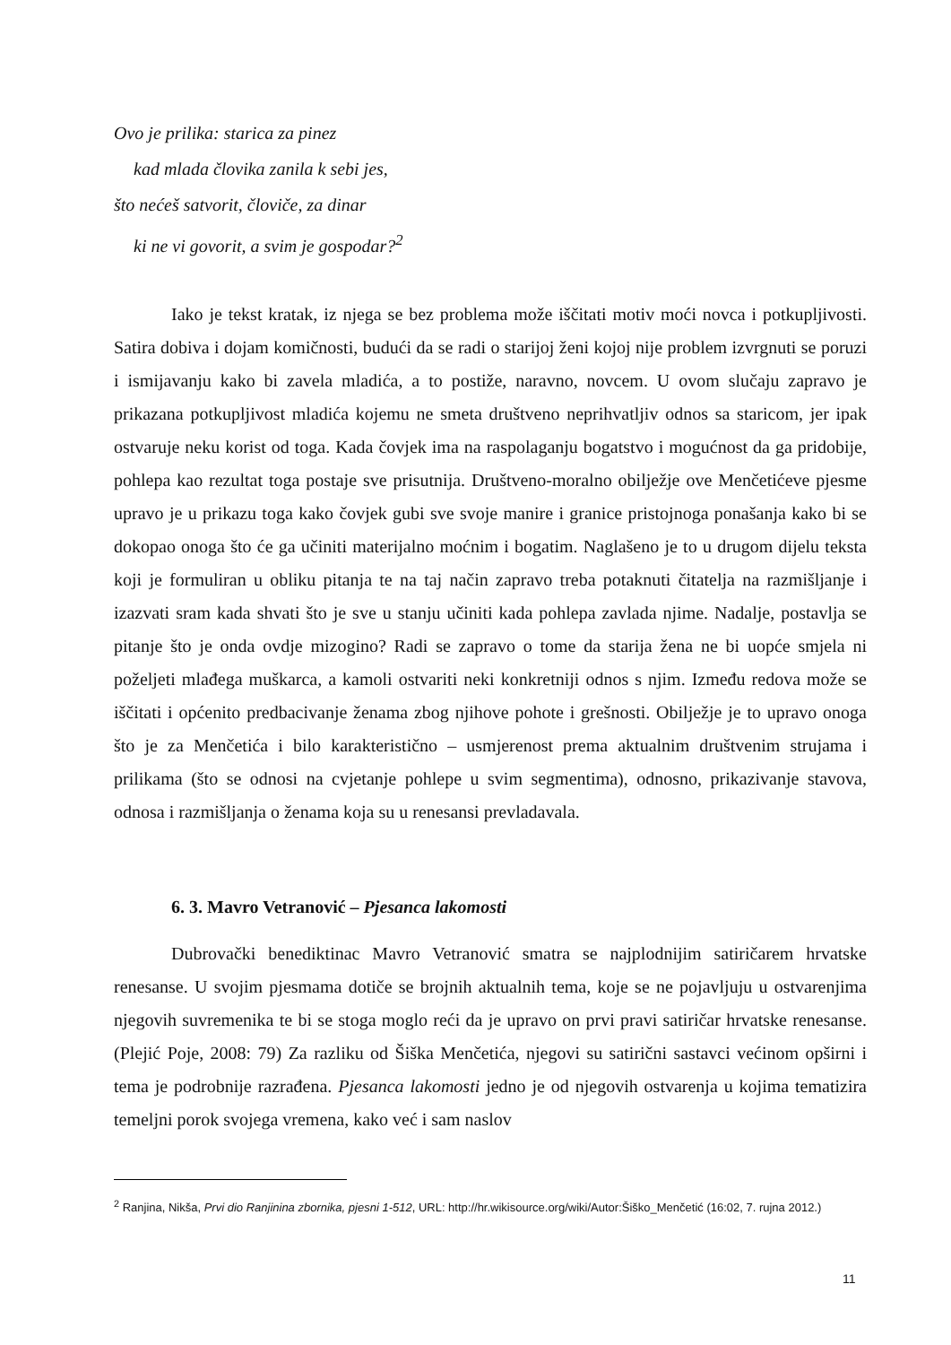Ovo je prilika: starica za pinez
kad mlada človika zanila k sebi jes,
što nećeš satvorit, človiče, za dinar
ki ne vi govorit, a svim je gospodar?<sup>2</sup>
Iako je tekst kratak, iz njega se bez problema može iščitati motiv moći novca i potkupljivosti. Satira dobiva i dojam komičnosti, budući da se radi o starijoj ženi kojoj nije problem izvrgnuti se poruzi i ismijavanju kako bi zavela mladića, a to postiže, naravno, novcem. U ovom slučaju zapravo je prikazana potkupljivost mladića kojemu ne smeta društveno neprihvatljiv odnos sa staricom, jer ipak ostvaruje neku korist od toga. Kada čovjek ima na raspolaganju bogatstvo i mogućnost da ga pridobije, pohlepa kao rezultat toga postaje sve prisutnija. Društveno-moralno obilježje ove Menčetićeve pjesme upravo je u prikazu toga kako čovjek gubi sve svoje manire i granice pristojnoga ponašanja kako bi se dokopao onoga što će ga učiniti materijalno moćnim i bogatim. Naglašeno je to u drugom dijelu teksta koji je formuliran u obliku pitanja te na taj način zapravo treba potaknuti čitatelja na razmišljanje i izazvati sram kada shvati što je sve u stanju učiniti kada pohlepa zavlada njime. Nadalje, postavlja se pitanje što je onda ovdje mizogino? Radi se zapravo o tome da starija žena ne bi uopće smjela ni poželjeti mlađega muškarca, a kamoli ostvariti neki konkretniji odnos s njim. Između redova može se iščitati i općenito predbacivanje ženama zbog njihove pohote i grešnosti. Obilježje je to upravo onoga što je za Menčetića i bilo karakteristično – usmjerenost prema aktualnim društvenim strujama i prilikama (što se odnosi na cvjetanje pohlepe u svim segmentima), odnosno, prikazivanje stavova, odnosa i razmišljanja o ženama koja su u renesansi prevladavala.
6. 3. Mavro Vetranović – Pjesanca lakomosti
Dubrovački benediktinac Mavro Vetranović smatra se najplodnijim satiričarem hrvatske renesanse. U svojim pjesmama dotiče se brojnih aktualnih tema, koje se ne pojavljuju u ostvarenjima njegovih suvremenika te bi se stoga moglo reći da je upravo on prvi pravi satiričar hrvatske renesanse. (Plejić Poje, 2008: 79) Za razliku od Šiška Menčetića, njegovi su satirični sastavci većinom opširni i tema je podrobnije razrađena. Pjesanca lakomosti jedno je od njegovih ostvarenja u kojima tematizira temeljni porok svojega vremena, kako već i sam naslov
<sup>2</sup> Ranjina, Nikša, Prvi dio Ranjinina zbornika, pjesni 1-512, URL: http://hr.wikisource.org/wiki/Autor:Šiško_Menčetić (16:02, 7. rujna 2012.)
11